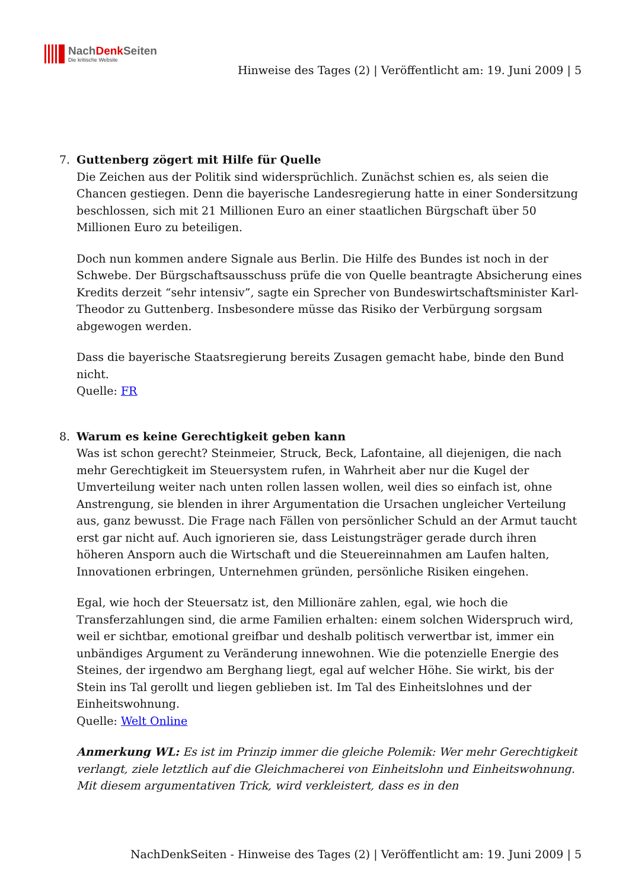NachDenk Seiten
Die kritische Website
Hinweise des Tages (2) | Veröffentlicht am: 19. Juni 2009 | 5
7. Guttenberg zögert mit Hilfe für Quelle
Die Zeichen aus der Politik sind widersprüchlich. Zunächst schien es, als seien die Chancen gestiegen. Denn die bayerische Landesregierung hatte in einer Sondersitzung beschlossen, sich mit 21 Millionen Euro an einer staatlichen Bürgschaft über 50 Millionen Euro zu beteiligen.
Doch nun kommen andere Signale aus Berlin. Die Hilfe des Bundes ist noch in der Schwebe. Der Bürgschaftsausschuss prüfe die von Quelle beantragte Absicherung eines Kredits derzeit “sehr intensiv”, sagte ein Sprecher von Bundeswirtschaftsminister Karl-Theodor zu Guttenberg. Insbesondere müsse das Risiko der Verbürgung sorgsam abgewogen werden.
Dass die bayerische Staatsregierung bereits Zusagen gemacht habe, binde den Bund nicht.
Quelle: FR
8. Warum es keine Gerechtigkeit geben kann
Was ist schon gerecht? Steinmeier, Struck, Beck, Lafontaine, all diejenigen, die nach mehr Gerechtigkeit im Steuersystem rufen, in Wahrheit aber nur die Kugel der Umverteilung weiter nach unten rollen lassen wollen, weil dies so einfach ist, ohne Anstrengung, sie blenden in ihrer Argumentation die Ursachen ungleicher Verteilung aus, ganz bewusst. Die Frage nach Fällen von persönlicher Schuld an der Armut taucht erst gar nicht auf. Auch ignorieren sie, dass Leistungsträger gerade durch ihren höheren Ansporn auch die Wirtschaft und die Steuereinnahmen am Laufen halten, Innovationen erbringen, Unternehmen gründen, persönliche Risiken eingehen.
Egal, wie hoch der Steuersatz ist, den Millionäre zahlen, egal, wie hoch die Transferzahlungen sind, die arme Familien erhalten: einem solchen Widerspruch wird, weil er sichtbar, emotional greifbar und deshalb politisch verwertbar ist, immer ein unbändiges Argument zu Veränderung innewohnen. Wie die potenzielle Energie des Steines, der irgendwo am Berghang liegt, egal auf welcher Höhe. Sie wirkt, bis der Stein ins Tal gerollt und liegen geblieben ist. Im Tal des Einheitslohnes und der Einheitswohnung.
Quelle: Welt Online
Anmerkung WL: Es ist im Prinzip immer die gleiche Polemik: Wer mehr Gerechtigkeit verlangt, ziele letztlich auf die Gleichmacherei von Einheitslohn und Einheitswohnung. Mit diesem argumentativen Trick, wird verkleistert, dass es in den
NachDenkSeiten - Hinweise des Tages (2) | Veröffentlicht am: 19. Juni 2009 | 5